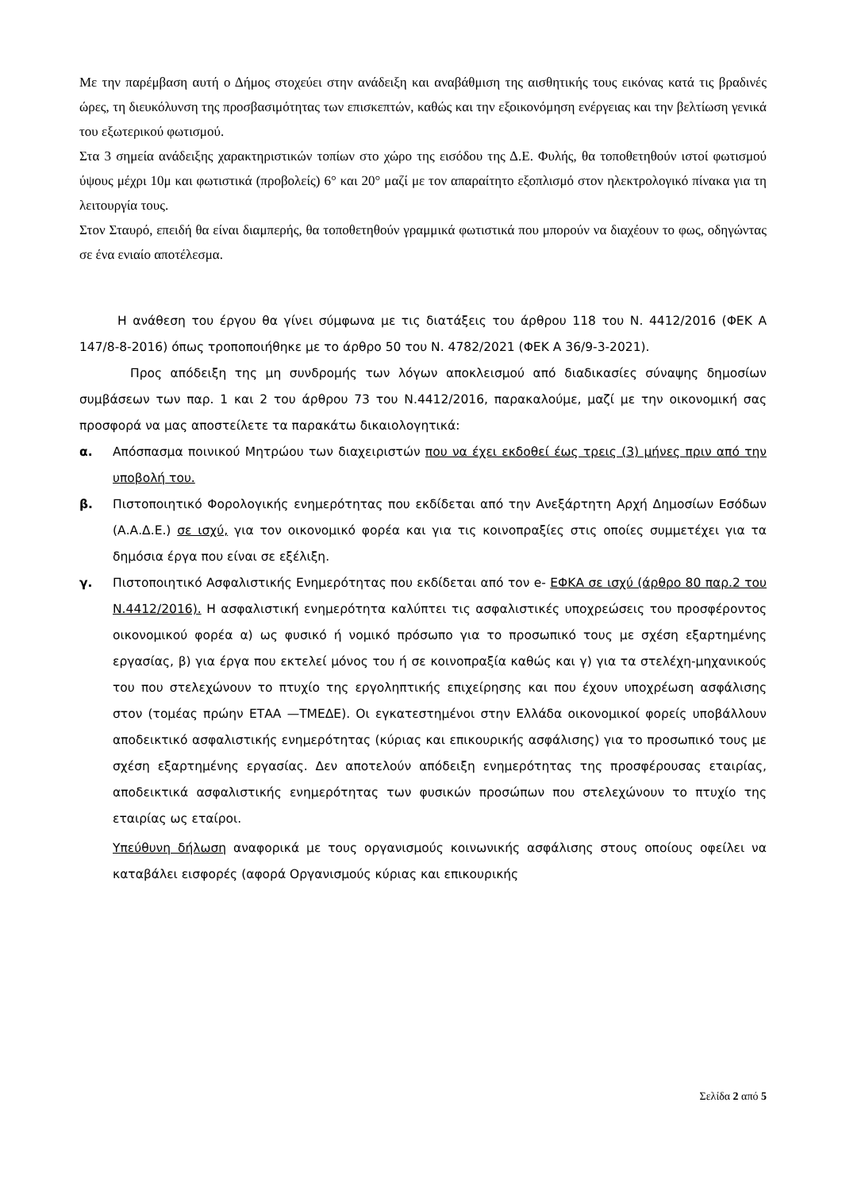Με την παρέμβαση αυτή ο Δήμος στοχεύει στην ανάδειξη και αναβάθμιση της αισθητικής τους εικόνας κατά τις βραδινές ώρες, τη διευκόλυνση της προσβασιμότητας των επισκεπτών, καθώς και την εξοικονόμηση ενέργειας και την βελτίωση γενικά του εξωτερικού φωτισμού.
Στα 3 σημεία ανάδειξης χαρακτηριστικών τοπίων στο χώρο της εισόδου της Δ.Ε. Φυλής, θα τοποθετηθούν ιστοί φωτισμού ύψους μέχρι 10μ και φωτιστικά (προβολείς) 6° και 20° μαζί με τον απαραίτητο εξοπλισμό στον ηλεκτρολογικό πίνακα για τη λειτουργία τους.
Στον Σταυρό, επειδή θα είναι διαμπερής, θα τοποθετηθούν γραμμικά φωτιστικά που μπορούν να διαχέουν το φως, οδηγώντας σε ένα ενιαίο αποτέλεσμα.
Η ανάθεση του έργου θα γίνει σύμφωνα με τις διατάξεις του άρθρου 118 του Ν. 4412/2016 (ΦΕΚ Α 147/8-8-2016) όπως τροποποιήθηκε με το άρθρο 50 του Ν. 4782/2021 (ΦΕΚ Α 36/9-3-2021).
Προς απόδειξη της μη συνδρομής των λόγων αποκλεισμού από διαδικασίες σύναψης δημοσίων συμβάσεων των παρ. 1 και 2 του άρθρου 73 του Ν.4412/2016, παρακαλούμε, μαζί με την οικονομική σας προσφορά να μας αποστείλετε τα παρακάτω δικαιολογητικά:
α. Απόσπασμα ποινικού Μητρώου των διαχειριστών που να έχει εκδοθεί έως τρεις (3) μήνες πριν από την υποβολή του.
β. Πιστοποιητικό Φορολογικής ενημερότητας που εκδίδεται από την Ανεξάρτητη Αρχή Δημοσίων Εσόδων (Α.Α.Δ.Ε.) σε ισχύ, για τον οικονομικό φορέα και για τις κοινοπραξίες στις οποίες συμμετέχει για τα δημόσια έργα που είναι σε εξέλιξη.
γ. Πιστοποιητικό Ασφαλιστικής Ενημερότητας που εκδίδεται από τον e- ΕΦΚΑ σε ισχύ (άρθρο 80 παρ.2 του Ν.4412/2016). Η ασφαλιστική ενημερότητα καλύπτει τις ασφαλιστικές υποχρεώσεις του προσφέροντος οικονομικού φορέα α) ως φυσικό ή νομικό πρόσωπο για το προσωπικό τους με σχέση εξαρτημένης εργασίας, β) για έργα που εκτελεί μόνος του ή σε κοινοπραξία καθώς και γ) για τα στελέχη-μηχανικούς του που στελεχώνουν το πτυχίο της εργοληπτικής επιχείρησης και που έχουν υποχρέωση ασφάλισης στον (τομέας πρώην ΕΤΑΑ —ΤΜΕΔΕ). Οι εγκατεστημένοι στην Ελλάδα οικονομικοί φορείς υποβάλλουν αποδεικτικό ασφαλιστικής ενημερότητας (κύριας και επικουρικής ασφάλισης) για το προσωπικό τους με σχέση εξαρτημένης εργασίας. Δεν αποτελούν απόδειξη ενημερότητας της προσφέρουσας εταιρίας, αποδεικτικά ασφαλιστικής ενημερότητας των φυσικών προσώπων που στελεχώνουν το πτυχίο της εταιρίας ως εταίροι.
Υπεύθυνη δήλωση αναφορικά με τους οργανισμούς κοινωνικής ασφάλισης στους οποίους οφείλει να καταβάλει εισφορές (αφορά Οργανισμούς κύριας και επικουρικής
Σελίδα 2 από 5